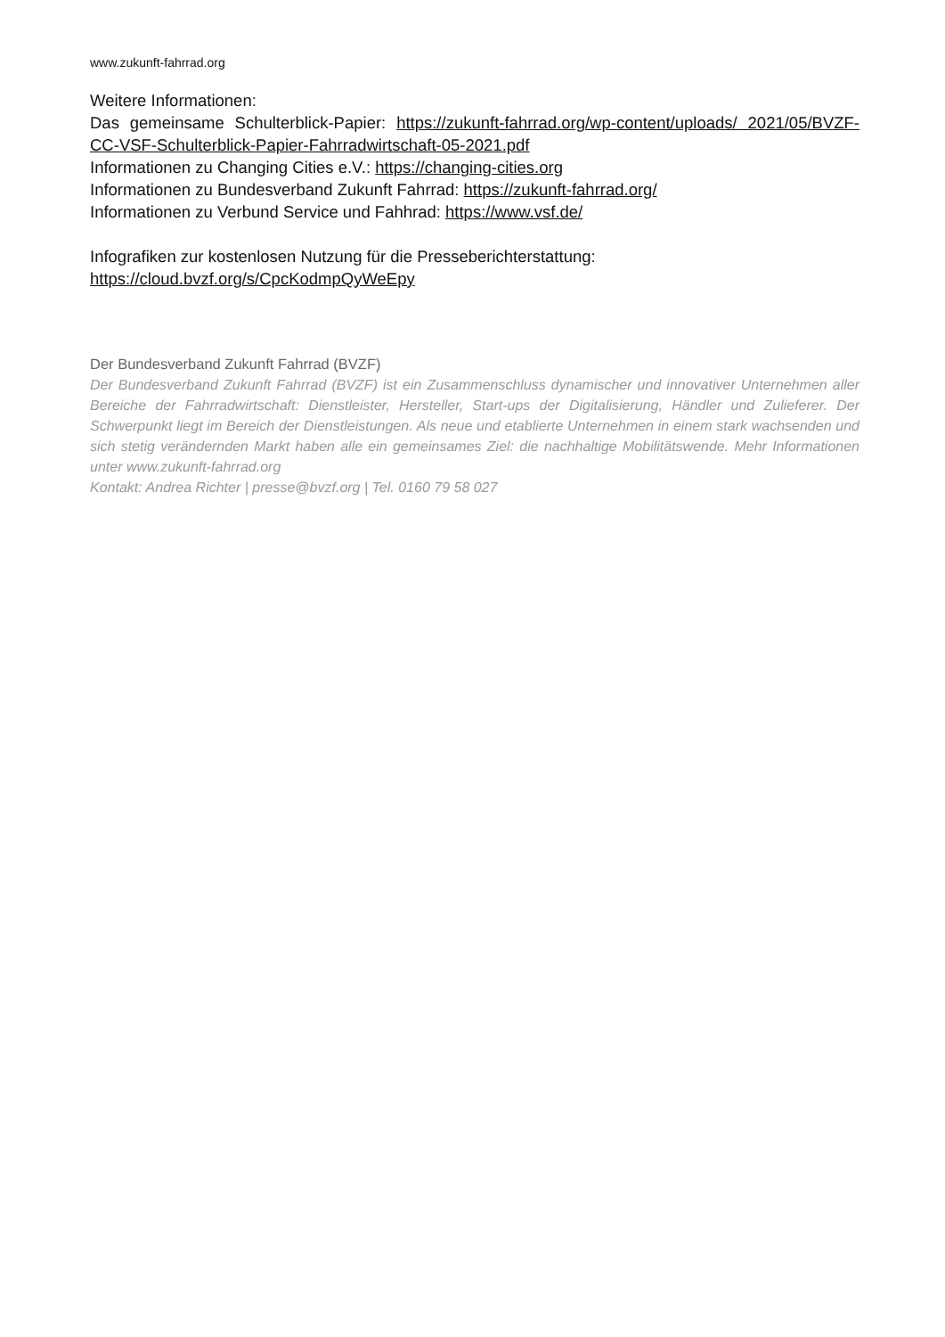www.zukunft-fahrrad.org
Weitere Informationen:
Das gemeinsame Schulterblick-Papier: https://zukunft-fahrrad.org/wp-content/uploads/ 2021/05/BVZF-CC-VSF-Schulterblick-Papier-Fahrradwirtschaft-05-2021.pdf
Informationen zu Changing Cities e.V.: https://changing-cities.org
Informationen zu Bundesverband Zukunft Fahrrad: https://zukunft-fahrrad.org/
Informationen zu Verbund Service und Fahhrad: https://www.vsf.de/
Infografiken zur kostenlosen Nutzung für die Presseberichterstattung:
https://cloud.bvzf.org/s/CpcKodmpQyWeEpy
Der Bundesverband Zukunft Fahrrad (BVZF)
Der Bundesverband Zukunft Fahrrad (BVZF) ist ein Zusammenschluss dynamischer und innovativer Unternehmen aller Bereiche der Fahrradwirtschaft: Dienstleister, Hersteller, Start-ups der Digitalisierung, Händler und Zulieferer. Der Schwerpunkt liegt im Bereich der Dienstleistungen. Als neue und etablierte Unternehmen in einem stark wachsenden und sich stetig verändernden Markt haben alle ein gemeinsames Ziel: die nachhaltige Mobilitätswende. Mehr Informationen unter www.zukunft-fahrrad.org
Kontakt: Andrea Richter | presse@bvzf.org | Tel. 0160 79 58 027